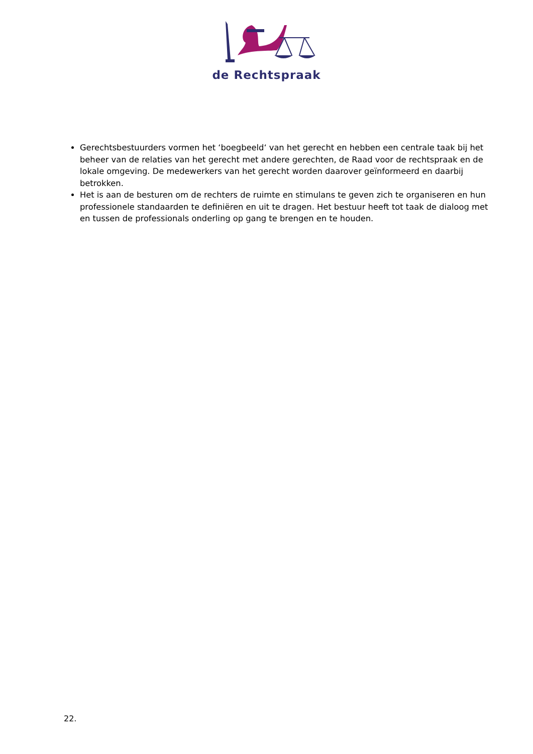de Rechtspraak
Gerechtsbestuurders vormen het ‘boegbeeld‘ van het gerecht en hebben een centrale taak bij het beheer van de relaties van het gerecht met andere gerechten, de Raad voor de rechtspraak en de lokale omgeving. De medewerkers van het gerecht worden daarover geïnformeerd en daarbij betrokken.
Het is aan de besturen om de rechters de ruimte en stimulans te geven zich te organiseren en hun professionele standaarden te definiëren en uit te dragen. Het bestuur heeft tot taak de dialoog met en tussen de professionals onderling op gang te brengen en te houden.
22.